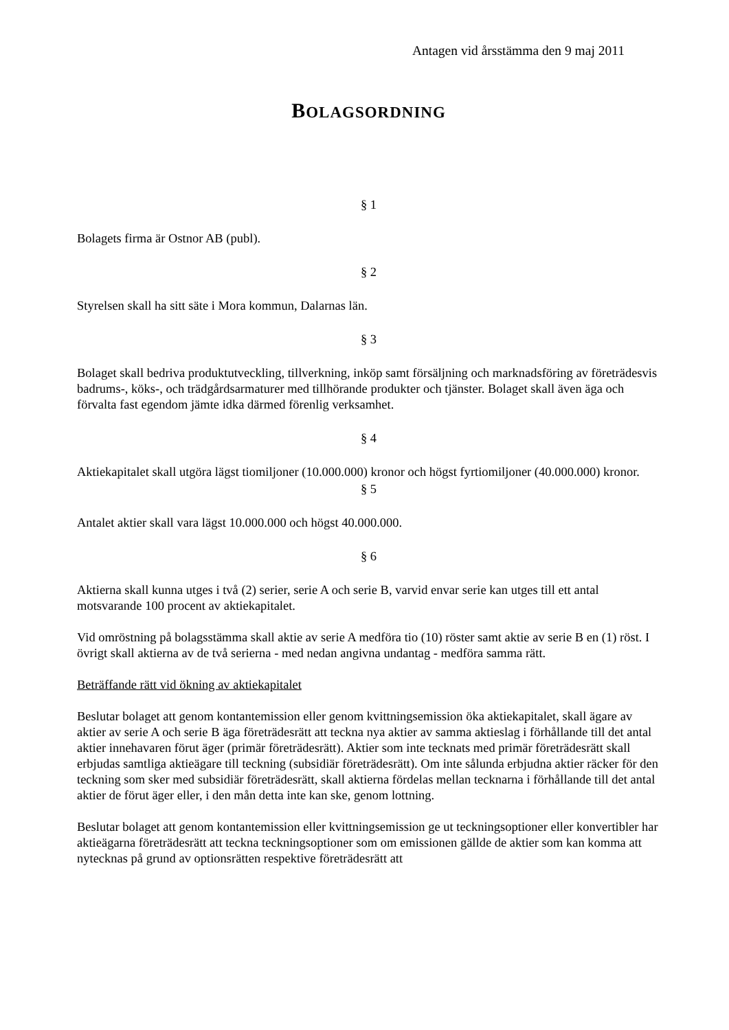Antagen vid årsstämma den 9 maj 2011
BOLAGSORDNING
§ 1
Bolagets firma är Ostnor AB (publ).
§ 2
Styrelsen skall ha sitt säte i Mora kommun, Dalarnas län.
§ 3
Bolaget skall bedriva produktutveckling, tillverkning, inköp samt försäljning och marknadsföring av företrädesvis badrums-, köks-, och trädgårdsarmaturer med tillhörande produkter och tjänster. Bolaget skall även äga och förvalta fast egendom jämte idka därmed förenlig verksamhet.
§ 4
Aktiekapitalet skall utgöra lägst tiomiljoner (10.000.000) kronor och högst fyrtiomiljoner (40.000.000) kronor.
§ 5
Antalet aktier skall vara lägst 10.000.000 och högst 40.000.000.
§ 6
Aktierna skall kunna utges i två (2) serier, serie A och serie B, varvid envar serie kan utges till ett antal motsvarande 100 procent av aktiekapitalet.
Vid omröstning på bolagsstämma skall aktie av serie A medföra tio (10) röster samt aktie av serie B en (1) röst. I övrigt skall aktierna av de två serierna - med nedan angivna undantag - medföra samma rätt.
Beträffande rätt vid ökning av aktiekapitalet
Beslutar bolaget att genom kontantemission eller genom kvittningsemission öka aktiekapitalet, skall ägare av aktier av serie A och serie B äga företrädesrätt att teckna nya aktier av samma aktieslag i förhållande till det antal aktier innehavaren förut äger (primär företrädesrätt). Aktier som inte tecknats med primär företrädesrätt skall erbjudas samtliga aktieägare till teckning (subsidiär företrädesrätt). Om inte sålunda erbjudna aktier räcker för den teckning som sker med subsidiär företrädesrätt, skall aktierna fördelas mellan tecknarna i förhållande till det antal aktier de förut äger eller, i den mån detta inte kan ske, genom lottning.
Beslutar bolaget att genom kontantemission eller kvittningsemission ge ut teckningsoptioner eller konvertibler har aktieägarna företrädesrätt att teckna teckningsoptioner som om emissionen gällde de aktier som kan komma att nytecknas på grund av optionsrätten respektive företrädesrätt att